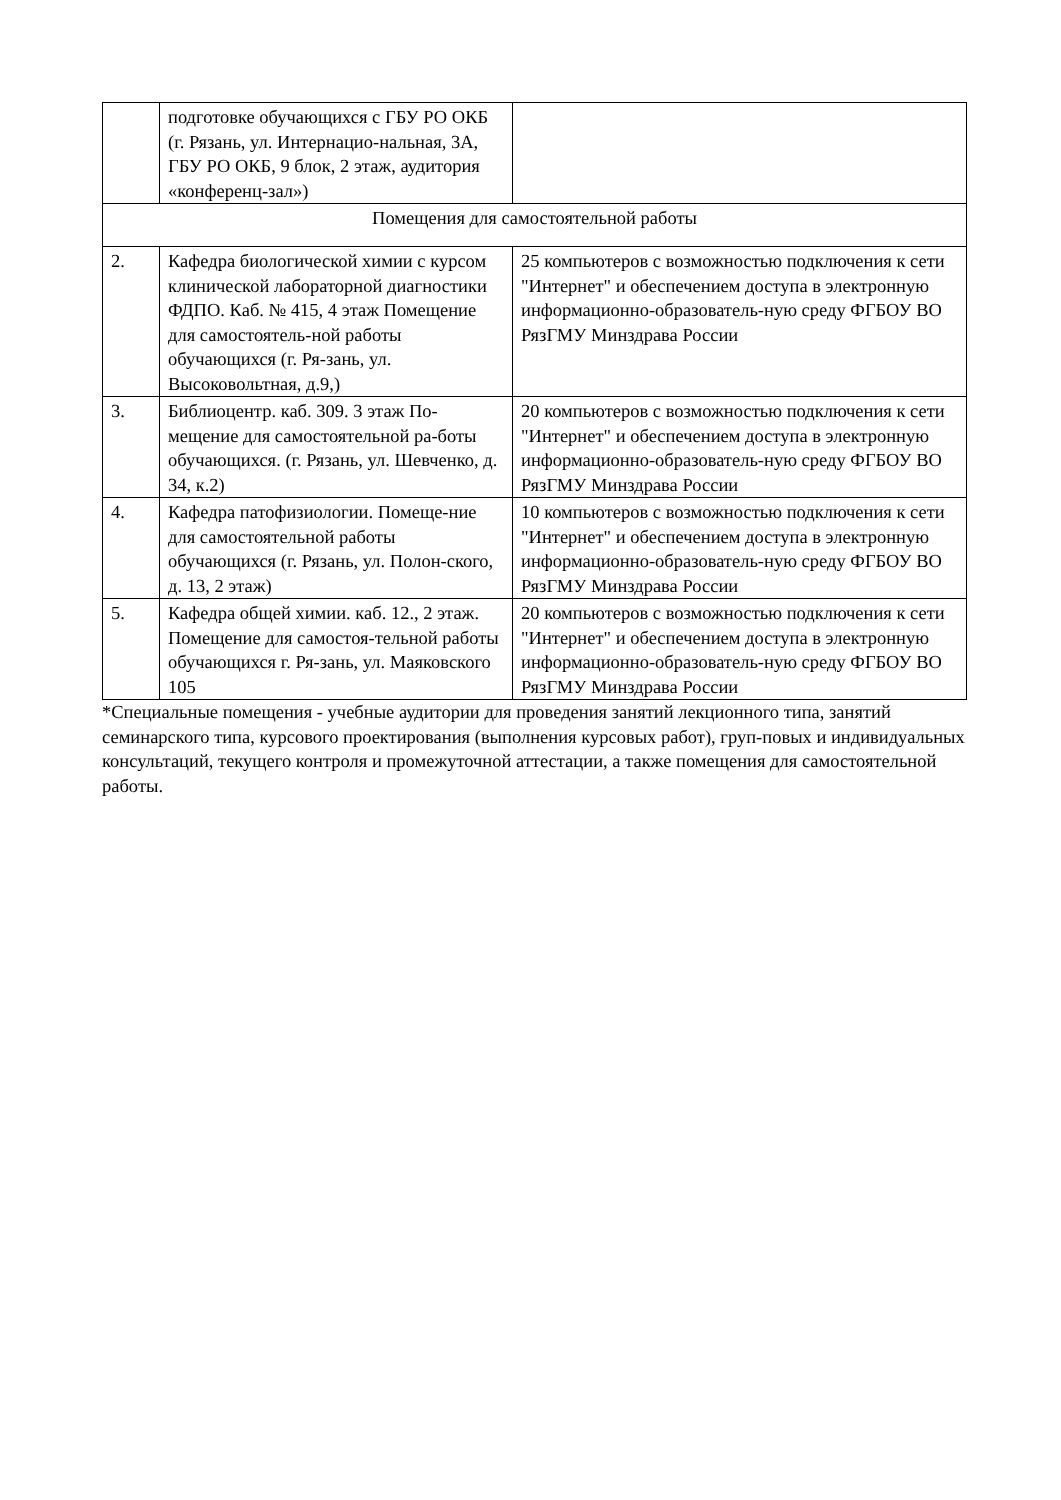| | подготовке обучающихся с ГБУ РО ОКБ (г. Рязань, ул. Интернацио-нальная, 3А, ГБУ РО ОКБ, 9 блок, 2 этаж, аудитория «конференц-зал») | |
| Помещения для самостоятельной работы | | |
| 2. | Кафедра биологической химии с курсом клинической лабораторной диагностики ФДПО. Каб. № 415, 4 этаж Помещение для самостоятель-ной работы обучающихся (г. Ря-зань, ул. Высоковольтная, д.9,) | 25 компьютеров с возможностью подключения к сети "Интернет" и обеспечением доступа в электронную информационно-образователь-ную среду ФГБОУ ВО РязГМУ Минздрава России |
| 3. | Библиоцентр. каб. 309. 3 этаж По-мещение для самостоятельной ра-боты обучающихся. (г. Рязань, ул. Шевченко, д. 34, к.2) | 20 компьютеров с возможностью подключения к сети "Интернет" и обеспечением доступа в электронную информационно-образователь-ную среду ФГБОУ ВО РязГМУ Минздрава России |
| 4. | Кафедра патофизиологии. Помеще-ние для самостоятельной работы обучающихся (г. Рязань, ул. Полон-ского, д. 13, 2 этаж) | 10 компьютеров с возможностью подключения к сети "Интернет" и обеспечением доступа в электронную информационно-образователь-ную среду ФГБОУ ВО РязГМУ Минздрава России |
| 5. | Кафедра общей химии. каб. 12., 2 этаж. Помещение для самостоя-тельной работы обучающихся г. Ря-зань, ул. Маяковского 105 | 20 компьютеров с возможностью подключения к сети "Интернет" и обеспечением доступа в электронную информационно-образователь-ную среду ФГБОУ ВО РязГМУ Минздрава России |
*Специальные помещения - учебные аудитории для проведения занятий лекционного типа, занятий семинарского типа, курсового проектирования (выполнения курсовых работ), груп-повых и индивидуальных консультаций, текущего контроля и промежуточной аттестации, а также помещения для самостоятельной работы.